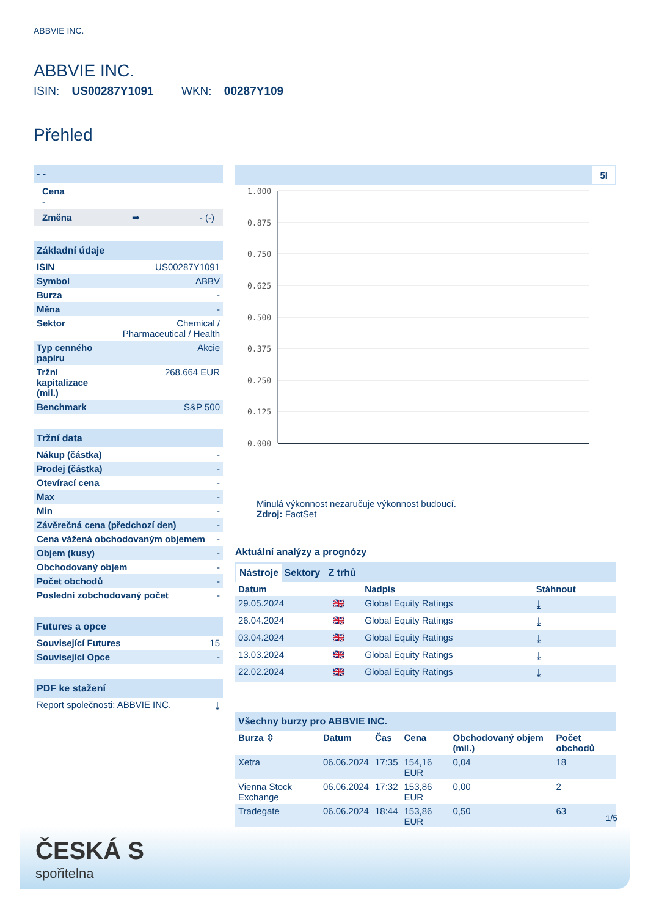ABBVIE INC.
ABBVIE INC.
ISIN: US00287Y1091 WKN: 00287Y109
Přehled
- -
Cena
-
Změna ➡ - (-)
Základní údaje
| ISIN | US00287Y1091 |
| Symbol | ABBV |
| Burza | - |
| Měna | - |
| Sektor | Chemical / Pharmaceutical / Health |
| Typ cenného papíru | Akcie |
| Tržní kapitalizace (mil.) | 268.664 EUR |
| Benchmark | S&P 500 |
Tržní data
| Nákup (částka) | - |
| Prodej (částka) | - |
| Otevírací cena | - |
| Max | - |
| Min | - |
| Závěrečná cena (předchozí den) | - |
| Cena vážená obchodovaným objemem | - |
| Objem (kusy) | - |
| Obchodovaný objem | - |
| Počet obchodů | - |
| Poslední zobchodovaný počet | - |
Futures a opce
| Související Futures | 15 |
| Související Opce | - |
PDF ke stažení
| Report společnosti: ABBVIE INC. | ⤓ |
5l
1.000
0.875
0.750
0.625
0.500
0.375
0.250
0.125
0.000
Minulá výkonnost nezaručuje výkonnost budoucí.
Zdroj: FactSet
Aktuální analýzy a prognózy
Nástroje Sektory Z trhů
| Datum | | Nadpis | Stáhnout |
| --- | --- | --- | --- |
| 29.05.2024 | 🇬🇧 | Global Equity Ratings | ⤓ |
| 26.04.2024 | 🇬🇧 | Global Equity Ratings | ⤓ |
| 03.04.2024 | 🇬🇧 | Global Equity Ratings | ⤓ |
| 13.03.2024 | 🇬🇧 | Global Equity Ratings | ⤓ |
| 22.02.2024 | 🇬🇧 | Global Equity Ratings | ⤓ |
Všechny burzy pro ABBVIE INC.
| Burza ⇳ | Datum | Čas | Cena | Obchodovaný objem (mil.) | Počet obchodů |
| --- | --- | --- | --- | --- | --- |
| Xetra | 06.06.2024 | 17:35 | 154,16 EUR | 0,04 | 18 |
| Vienna Stock Exchange | 06.06.2024 | 17:32 | 153,86 EUR | 0,00 | 2 |
| Tradegate | 06.06.2024 | 18:44 | 153,86 EUR | 0,50 | 63 |
1/5
ČESKÁ S
spořitelna